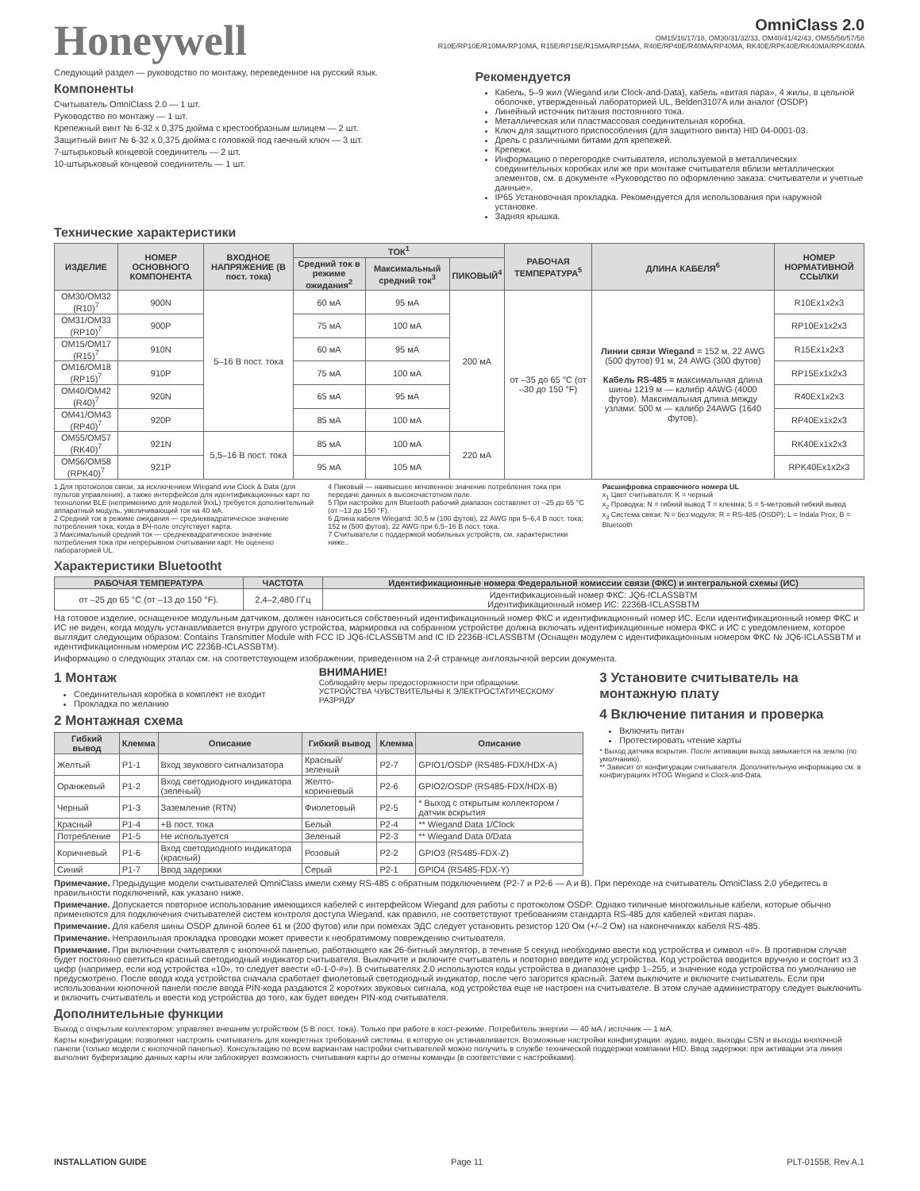Honeywell
OmniClass 2.0
OM15/16/17/18, OM30/31/32/33, OM40/41/42/43, OM55/56/57/58
R10E/RP10E/R10MA/RP10MA, R15E/RP15E/R15MA/RP15MA, R40E/RP40E/R40MA/RP40MA, RK40E/RPK40E/RK40MA/RPK40MA
Следующий раздел — руководство по монтажу, переведенное на русский язык.
Компоненты
Считыватель OmniClass 2.0 — 1 шт.
Руководство по монтажу — 1 шт.
Крепежный винт № 6-32 x 0,375 дюйма с крестообразным шлицем — 2 шт.
Защитный винт № 6-32 x 0,375 дюйма с головкой под гаечный ключ — 3 шт.
7-штырьковый концевой соединитель — 2 шт.
10-штырьковый концевой соединитель — 1 шт.
Рекомендуется
Кабель, 5–9 жил (Wiegand или Clock-and-Data), кабель «витая пара», 4 жилы, в цельной оболочке, утвержденный лабораторией UL, Belden3107A или аналог (OSDP)
Линейный источник питания постоянного тока.
Металлическая или пластмассовая соединительная коробка.
Ключ для защитного приспособления (для защитного винта) HID 04-0001-03.
Дрель с различными битами для крепежей.
Крепежи.
Информацию о перегородке считывателя, используемой в металлических соединительных коробках или же при монтаже считывателя вблизи металлических элементов, см. в документе «Руководство по оформлению заказа: считыватели и учетные данные».
IP65 Установочная прокладка. Рекомендуется для использования при наружной установке.
Задняя крышка.
Технические характеристики
| ИЗДЕЛИЕ | НОМЕР ОСНОВНОГО КОМПОНЕНТА | ВХОДНОЕ НАПРЯЖЕНИЕ (В пост. тока) | ТОК<sup>1</sup> | | | РАБОЧАЯ ТЕМПЕРАТУРА<sup>5</sup> | ДЛИНА КАБЕЛЯ<sup>6</sup> | НОМЕР НОРМАТИВНОЙ ССЫЛКИ |
| --- | --- | --- | --- | --- | --- | --- | --- | --- |
| | | | Средний ток в режиме ожидания<sup>2</sup> | Максимальный средний ток<sup>3</sup> | ПИКОВЫЙ<sup>4</sup> | | | |
| OM30/OM32 (R10)<sup>7</sup> | 900N | 5–16 В пост. тока | 60 мА | 95 мА | 200 мА | от –35 до 65 °C (от –30 до 150 °F) | Линии связи Wiegand = 152 м, 22 AWG (500 футов) 91 м, 24 AWG (300 футов) Кабель RS-485 = максимальная длина шины 1219 м — калибр 4AWG (4000 футов). Максимальная длина между узлами: 500 м — калибр 24AWG (1640 футов). | R10Ex1x2x3 |
| OM31/OM33 (RP10)<sup>7</sup> | 900P | | 75 мА | 100 мА | | | | RP10Ex1x2x3 |
| OM15/OM17 (R15)<sup>7</sup> | 910N | | 60 мА | 95 мА | | | | R15Ex1x2x3 |
| OM16/OM18 (RP15)<sup>7</sup> | 910P | | 75 мА | 100 мА | | | | RP15Ex1x2x3 |
| OM40/OM42 (R40)<sup>7</sup> | 920N | | 65 мА | 95 мА | | | | R40Ex1x2x3 |
| OM41/OM43 (RP40)<sup>7</sup> | 920P | | 85 мА | 100 мА | | | | RP40Ex1x2x3 |
| OM55/OM57 (RK40)<sup>7</sup> | 921N | 5,5–16 В пост. тока | 85 мА | 100 мА | 220 мА | | | RK40Ex1x2x3 |
| OM56/OM58 (RPK40)<sup>7</sup> | 921P | | 95 мА | 105 мА | | | | RPK40Ex1x2x3 |
1 Для протоколов связи, за исключением Wiegand или Clock & Data (для пультов управления), а также интерфейсов для идентификационных карт по технологии BLE (неприменимо для моделей 9xxL) требуется дополнительный аппаратный модуль, увеличивающий ток на 40 мА.
2 Средний ток в режиме ожидания — среднеквадратическое значение потребления тока, когда в ВЧ-поле отсутствует карта.
3 Максимальный средний ток — среднеквадратическое значение потребления тока при непрерывном считывании карт. Не оценено лабораторией UL.
4 Пиковый — наивысшее мгновенное значение потребления тока при передаче данных в высокочастотном поле.
5 При настройке для Bluetooth рабочий диапазон составляет от –25 до 65 °C (от –13 до 150 °F).
6 Длина кабеля Wiegand: 30,5 м (100 футов), 22 AWG при 5–6,4 В пост. тока; 152 м (500 футов), 22 AWG при 6,5–16 В пост. тока.
7 Считыватели с поддержкой мобильных устройств, см. характеристики ниже..
Расшифровка справочного номера UL
x<sub>1</sub> Цвет считывателя: K = черный
x<sub>2</sub> Проводка: N = гибкий вывод T = клемма; 5 = 5-метровый гибкий вывод
x<sub>3</sub> Система связи: N = без модуля; R = RS-485 (OSDP); L = Indala Prox; B = Bluetooth
Характеристики Bluetootht
| РАБОЧАЯ ТЕМПЕРАТУРА | ЧАСТОТА | Идентификационные номера Федеральной комиссии связи (ФКС) и интегральной схемы (ИС) |
| --- | --- | --- |
| от –25 до 65 °C (от –13 до 150 °F). | 2,4–2,480 ГГц | Идентификационный номер ФКС: JQ6-ICLASSBTM Идентификационный номер ИС: 2236B-ICLASSBTM |
На готовое изделие, оснащенное модульным датчиком, должен наноситься собственный идентификационный номер ФКС и идентификационный номер ИС. Если идентификационный номер ФКС и ИС не виден, когда модуль устанавливается внутри другого устройства, маркировка на собранном устройстве должна включать идентификационные номера ФКС и ИС с уведомлением, которое выглядит следующим образом: Contains Transmitter Module with FCC ID JQ6-ICLASSBTM and IC ID 2236B-ICLASSBTM (Оснащен модулем с идентификационным номером ФКС № JQ6-ICLASSBTM и идентификационным номером ИС 2236B-ICLASSBTM).
Информацию о следующих этапах см. на соответствующем изображении, приведенном на 2-й странице англоязычной версии документа.
1 Монтаж
Соединительная коробка в комплект не входит
Прокладка по желанию
2 Монтажная схема
ВНИМАНИЕ!
Соблюдайте меры предосторожности при обращении.
УСТРОЙСТВА ЧУВСТВИТЕЛЬНЫ К ЭЛЕКТРОСТАТИЧЕСКОМУ РАЗРЯДУ
| Гибкий вывод | Клемма | Описание | Гибкий вывод | Клемма | Описание |
| --- | --- | --- | --- | --- | --- |
| Желтый | P1-1 | Вход звукового сигнализатора | Красный/зеленый | P2-7 | GPIO1/OSDP (RS485-FDX/HDX-A) |
| Оранжевый | P1-2 | Вход светодиодного индикатора (зеленый) | Желто-коричневый | P2-6 | GPIO2/OSDP (RS485-FDX/HDX-B) |
| Черный | P1-3 | Заземление (RTN) | Фиолетовый | P2-5 | * Выход с открытым коллектором / датчик вскрытия |
| Красный | P1-4 | +В пост. тока | Белый | P2-4 | ** Wiegand Data 1/Clock |
| Потребление | P1-5 | Не используется | Зеленый | P2-3 | ** Wiegand Data 0/Data |
| Коричневый | P1-6 | Вход светодиодного индикатора (красный) | Розовый | P2-2 | GPIO3 (RS485-FDX-Z) |
| Синий | P1-7 | Ввод задержки | Серый | P2-1 | GPIO4 (RS485-FDX-Y) |
3 Установите считыватель на монтажную плату
4 Включение питания и проверка
Включить питан
Протестировать чтение карты
* Выход датчика вскрытия. После активации выход замыкается на землю (по умолчанию).
** Зависит от конфигурации считывателя. Дополнительную информацию см. в конфигурациях HTOG Wiegand и Clock-and-Data.
Примечание. Предыдущие модели считывателей OmniClass имели схему RS-485 с обратным подключением (P2-7 и P2-6 — A и B). При переходе на считыватель OmniClass 2.0 убедитесь в правильности подключений, как указано ниже.
Примечание. Допускается повторное использование имеющихся кабелей с интерфейсом Wiegand для работы с протоколом OSDP. Однако типичные многожильные кабели, которые обычно применяются для подключения считывателей систем контроля доступа Wiegand, как правило, не соответствуют требованиям стандарта RS-485 для кабелей «витая пара».
Примечание. Для кабеля шины OSDP длиной более 61 м (200 футов) или при помехах ЭДС следует установить резистор 120 Ом (+/–2 Ом) на наконечниках кабеля RS-485.
Примечание. Неправильная прокладка проводки может привести к необратимому повреждению считывателя.
Примечание. При включении считывателя с кнопочной панелью, работающего как 26-битный эмулятор, в течение 5 секунд необходимо ввести код устройства и символ «#». В противном случае будет постоянно светиться красный светодиодный индикатор считывателя. Выключите и включите считыватель и повторно введите код устройства. Код устройства вводится вручную и состоит из 3 цифр (например, если код устройства «10», то следует ввести «0-1-0-#»). В считывателях 2.0 используются коды устройства в диапазоне цифр 1–255, и значение кода устройства по умолчанию не предусмотрено. После ввода кода устройства сначала сработает фиолетовый светодиодный индикатор, после чего загорится красный. Затем выключите и включите считыватель. Если при использовании кнопочной панели после ввода PIN-кода раздаются 2 коротких звуковых сигнала, код устройства еще не настроен на считывателе. В этом случае администратору следует выключить и включить считыватель и ввести код устройства до того, как будет введен PIN-код считывателя.
Дополнительные функции
Выход с открытым коллектором: управляет внешним устройством (5 В пост. тока). Только при работе в хост-режиме. Потребитель энергии — 40 мА / источник — 1 мА.
Карты конфигурации: позволяют настроить считыватель для конкретных требований системы, в которую он устанавливается. Возможные настройки конфигурации: аудио, видео, выходы CSN и выходы кнопочной панели (только модели с кнопочной панелью). Консультацию по всем вариантам настройки считывателей можно получить в службе технической поддержки компании HID. Ввод задержки: при активации эта линия выполнит буферизацию данных карты или заблокирует возможность считывания карты до отмены команды (в соответствии с настройками).
INSTALLATION GUIDE Page 11 PLT-01558, Rev A.1